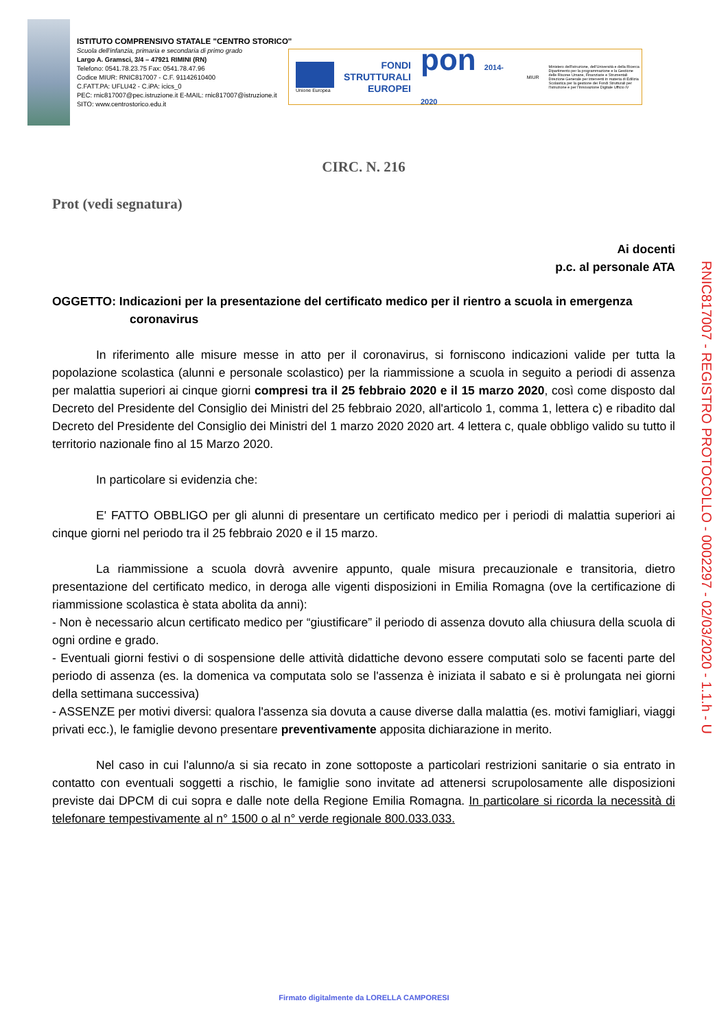ISTITUTO COMPRENSIVO STATALE "CENTRO STORICO"
Scuola dell'infanzia, primaria e secondaria di primo grado
Largo A. Gramsci, 3/4 – 47921 RIMINI (RN)
Telefono: 0541.78.23.75 Fax: 0541.78.47.96
Codice MIUR: RNIC817007 - C.F. 91142610400
C.FATT.PA: UFLU42 - C.iPA: icics_0
PEC: rnic817007@pec.istruzione.it E-MAIL: rnic817007@istruzione.it
SITO: www.centrostorico.edu.it
Unione Europea
FONDI
STRUTTURALI
EUROPEI
pon 2014-2020
MIUR
Ministero dell'Istruzione, dell'Università e della Ricerca Dipartimento per la programmazione e la Gestione delle Risorse Umane, Finanziarie e Strumentali Direzione Generale per interventi in materia di Edilizia Scolastica per la gestione dei Fondi Strutturali per l'Istruzione e per l'Innovazione Digitale Ufficio IV
CIRC. N. 216
Prot (vedi segnatura)
Ai docenti
p.c. al personale ATA
OGGETTO: Indicazioni per la presentazione del certificato medico per il rientro a scuola in emergenza coronavirus
In riferimento alle misure messe in atto per il coronavirus, si forniscono indicazioni valide per tutta la popolazione scolastica (alunni e personale scolastico) per la riammissione a scuola in seguito a periodi di assenza per malattia superiori ai cinque giorni compresi tra il 25 febbraio 2020 e il 15 marzo 2020, così come disposto dal Decreto del Presidente del Consiglio dei Ministri del 25 febbraio 2020, all'articolo 1, comma 1, lettera c) e ribadito dal Decreto del Presidente del Consiglio dei Ministri del 1 marzo 2020 2020 art. 4 lettera c, quale obbligo valido su tutto il territorio nazionale fino al 15 Marzo 2020.
In particolare si evidenzia che:
E' FATTO OBBLIGO per gli alunni di presentare un certificato medico per i periodi di malattia superiori ai cinque giorni nel periodo tra il 25 febbraio 2020 e il 15 marzo.
La riammissione a scuola dovrà avvenire appunto, quale misura precauzionale e transitoria, dietro presentazione del certificato medico, in deroga alle vigenti disposizioni in Emilia Romagna (ove la certificazione di riammissione scolastica è stata abolita da anni):
- Non è necessario alcun certificato medico per “giustificare” il periodo di assenza dovuto alla chiusura della scuola di ogni ordine e grado.
- Eventuali giorni festivi o di sospensione delle attività didattiche devono essere computati solo se facenti parte del periodo di assenza (es. la domenica va computata solo se l'assenza è iniziata il sabato e si è prolungata nei giorni della settimana successiva)
- ASSENZE per motivi diversi: qualora l'assenza sia dovuta a cause diverse dalla malattia (es. motivi famigliari, viaggi privati ecc.), le famiglie devono presentare preventivamente apposita dichiarazione in merito.
Nel caso in cui l'alunno/a si sia recato in zone sottoposte a particolari restrizioni sanitarie o sia entrato in contatto con eventuali soggetti a rischio, le famiglie sono invitate ad attenersi scrupolosamente alle disposizioni previste dai DPCM di cui sopra e dalle note della Regione Emilia Romagna. In particolare si ricorda la necessità di telefonare tempestivamente al n° 1500 o al n° verde regionale 800.033.033.
RNIC817007 - REGISTRO PROTOCOLLO - 0002297 - 02/03/2020 - 1.1.h - U
Firmato digitalmente da LORELLA CAMPORESI